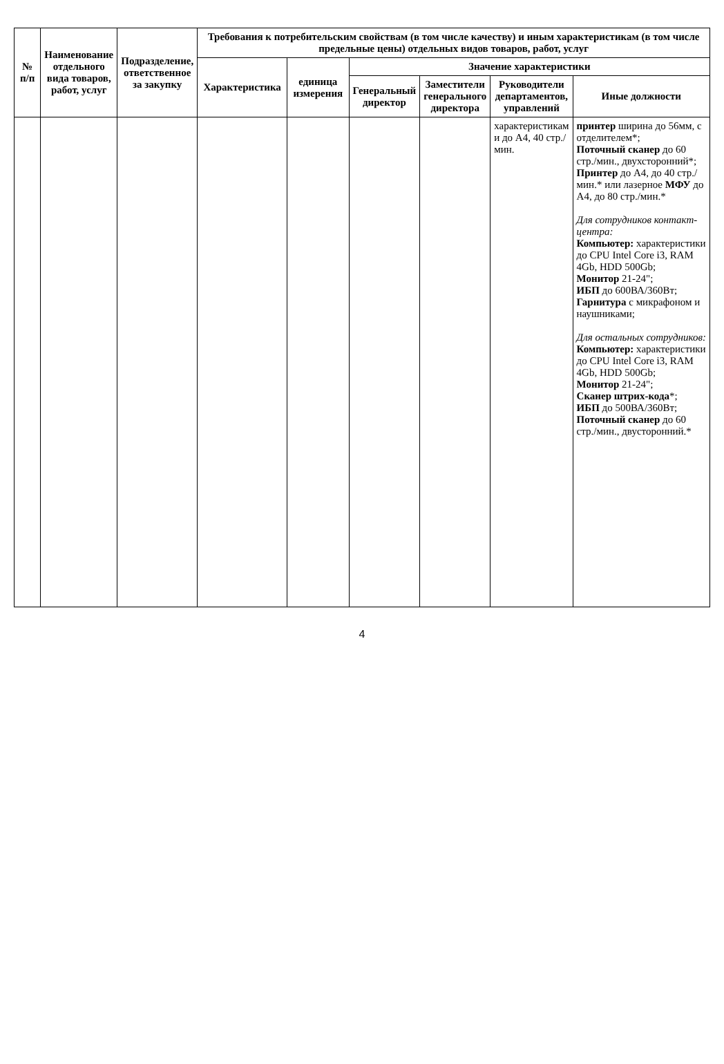| № п/п | Наименование отдельного вида товаров, работ, услуг | Подразделение, ответственное за закупку | Требования к потребительским свойствам (в том числе качеству) и иным характеристикам (в том числе предельные цены) отдельных видов товаров, работ, услуг | | | | | |
| --- | --- | --- | --- | --- | --- | --- | --- | --- |
| | | | Характеристика | единица измерения | Значение характеристики | | | |
| | | | | | Генеральный директор | Заместители генерального директора | Руководители департаментов, управлений | Иные должности |
| | | | | | | | характеристикам и до А4, 40 стр./мин. | принтер ширина до 56мм, с отделителем*; Поточный сканер до 60 стр./мин., двухсторонний*; Принтер до А4, до 40 стр./мин.* или лазерное МФУ до А4, до 80 стр./мин.* Для сотрудников контакт-центра: Компьютер: характеристики до CPU Intel Core i3, RAM 4Gb, HDD 500Gb; Монитор 21-24"; ИБП до 600ВА/360Вт; Гарнитура с микрафоном и наушниками; Для остальных сотрудников: Компьютер: характеристики до CPU Intel Core i3, RAM 4Gb, HDD 500Gb; Монитор 21-24"; Сканер штрих-кода *; ИБП до 500ВА/360Вт; Поточный сканер до 60 стр./мин., двусторонний.* |
4